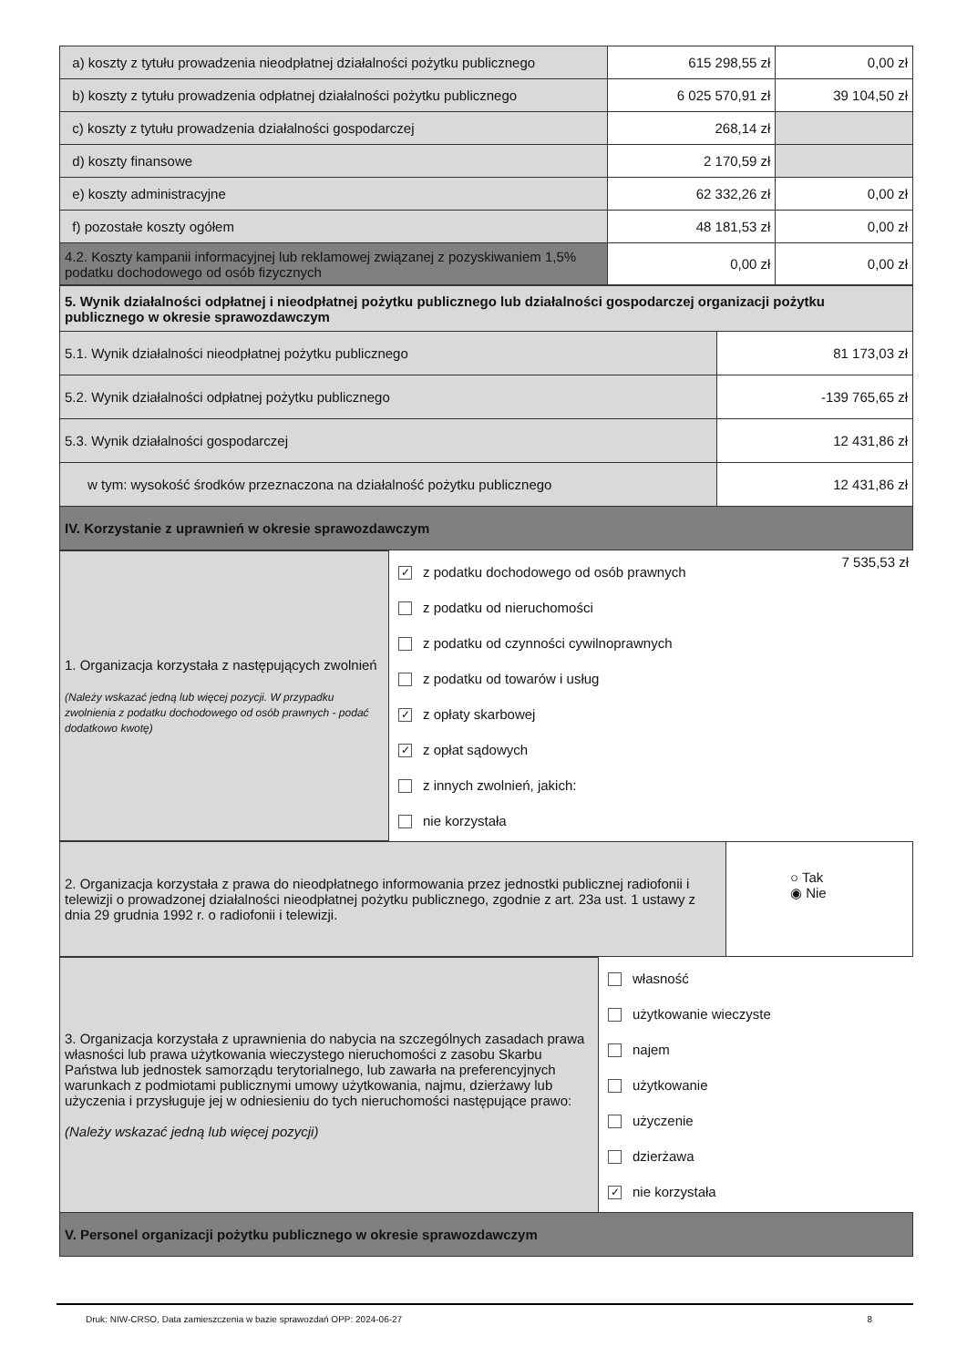| a) koszty z tytułu prowadzenia nieodpłatnej działalności pożytku publicznego | 615 298,55 zł | 0,00 zł |
| b) koszty z tytułu prowadzenia odpłatnej działalności pożytku publicznego | 6 025 570,91 zł | 39 104,50 zł |
| c) koszty z tytułu prowadzenia działalności gospodarczej | 268,14 zł | |
| d) koszty finansowe | 2 170,59 zł | |
| e) koszty administracyjne | 62 332,26 zł | 0,00 zł |
| f) pozostałe koszty ogółem | 48 181,53 zł | 0,00 zł |
| 4.2. Koszty kampanii informacyjnej lub reklamowej związanej z pozyskiwaniem 1,5% podatku dochodowego od osób fizycznych | 0,00 zł | 0,00 zł |
| 5. Wynik działalności odpłatnej i nieodpłatnej pożytku publicznego lub działalności gospodarczej organizacji pożytku publicznego w okresie sprawozdawczym | |
| 5.1. Wynik działalności nieodpłatnej pożytku publicznego | 81 173,03 zł |
| 5.2. Wynik działalności odpłatnej pożytku publicznego | -139 765,65 zł |
| 5.3. Wynik działalności gospodarczej | 12 431,86 zł |
| w tym: wysokość środków przeznaczona na działalność pożytku publicznego | 12 431,86 zł |
| IV. Korzystanie z uprawnień w okresie sprawozdawczym | |
| 1. Organizacja korzystała z następujących zwolnień (Należy wskazać jedną lub więcej pozycji. W przypadku zwolnienia z podatku dochodowego od osób prawnych - podać dodatkowo kwotę) | ✓ z podatku dochodowego od osób prawnych z podatku od nieruchomości z podatku od czynności cywilnoprawnych z podatku od towarów i usług ✓ z opłaty skarbowej ✓ z opłat sądowych z innych zwolnień, jakich: nie korzystała | 7 535,53 zł |
| 2. Organizacja korzystała z prawa do nieodpłatnego informowania przez jednostki publicznej radiofonii i telewizji o prowadzonej działalności nieodpłatnej pożytku publicznego, zgodnie z art. 23a ust. 1 ustawy z dnia 29 grudnia 1992 r. o radiofonii i telewizji. | ○ Tak ◉ Nie |
| 3. Organizacja korzystała z uprawnienia do nabycia na szczególnych zasadach prawa własności lub prawa użytkowania wieczystego nieruchomości z zasobu Skarbu Państwa lub jednostek samorządu terytorialnego, lub zawarła na preferencyjnych warunkach z podmiotami publicznymi umowy użytkowania, najmu, dzierżawy lub użyczenia i przysługuje jej w odniesieniu do tych nieruchomości następujące prawo: (Należy wskazać jedną lub więcej pozycji) | własność użytkowanie wieczyste najem użytkowanie użyczenie dzierżawa ✓ nie korzystała |
| V. Personel organizacji pożytku publicznego w okresie sprawozdawczym | |
Druk: NIW-CRSO, Data zamieszczenia w bazie sprawozdań OPP: 2024-06-27 8